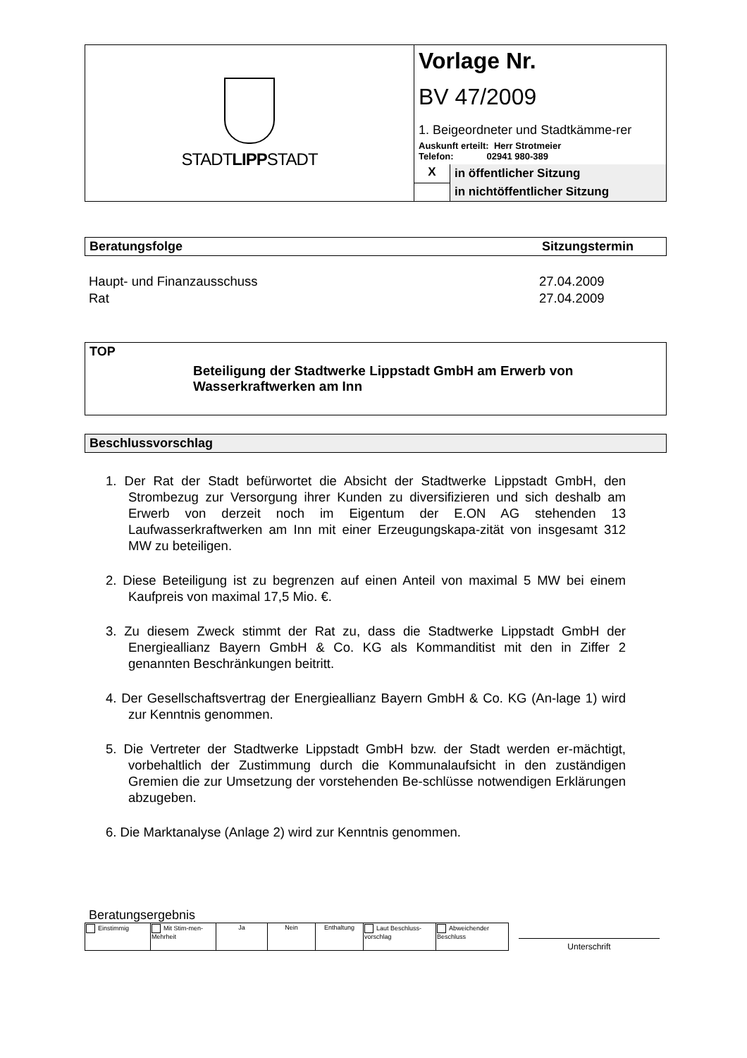| STADT LIPP STADT | Vorlage Nr. BV 47/2009 1. Beigeordneter und Stadtkämme-rer Auskunft erteilt: Herr Strotmeier Telefon: 02941 980-389 |
| | / X / in öffentlicher Sitzung / / / in nichtöffentlicher Sitzung / |
Beratungsfolge Sitzungstermin
| Haupt- und Finanzausschuss | 27.04.2009 |
| Rat | 27.04.2009 |
TOP
Beteiligung der Stadtwerke Lippstadt GmbH am Erwerb von Wasserkraftwerken am Inn
Beschlussvorschlag
1. Der Rat der Stadt befürwortet die Absicht der Stadtwerke Lippstadt GmbH, den Strombezug zur Versorgung ihrer Kunden zu diversifizieren und sich deshalb am Erwerb von derzeit noch im Eigentum der E.ON AG stehenden 13 Laufwasserkraftwerken am Inn mit einer Erzeugungskapa-zität von insgesamt 312 MW zu beteiligen.
2. Diese Beteiligung ist zu begrenzen auf einen Anteil von maximal 5 MW bei einem Kaufpreis von maximal 17,5 Mio. €.
3. Zu diesem Zweck stimmt der Rat zu, dass die Stadtwerke Lippstadt GmbH der Energieallianz Bayern GmbH & Co. KG als Kommanditist mit den in Ziffer 2 genannten Beschränkungen beitritt.
4. Der Gesellschaftsvertrag der Energieallianz Bayern GmbH & Co. KG (An-lage 1) wird zur Kenntnis genommen.
5. Die Vertreter der Stadtwerke Lippstadt GmbH bzw. der Stadt werden er-mächtigt, vorbehaltlich der Zustimmung durch die Kommunalaufsicht in den zuständigen Gremien die zur Umsetzung der vorstehenden Be-schlüsse notwendigen Erklärungen abzugeben.
6. Die Marktanalyse (Anlage 2) wird zur Kenntnis genommen.
Beratungsergebnis
| Einstimmig | Mit Stim-men-Mehrheit | Ja | Nein | Enthaltung | Laut Beschluss-vorschlag | Abweichender Beschluss |
Unterschrift